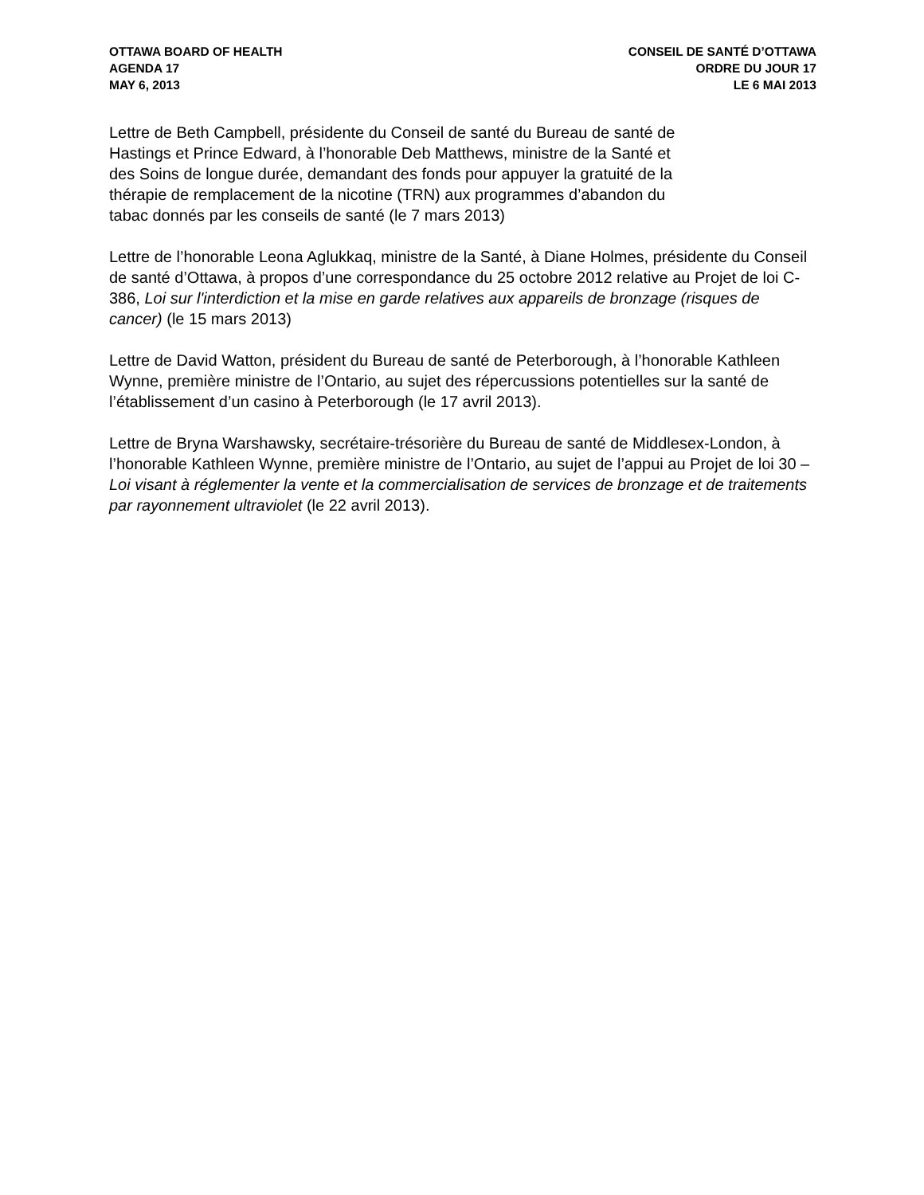OTTAWA BOARD OF HEALTH
AGENDA 17
MAY 6, 2013
CONSEIL DE SANTÉ D’OTTAWA
ORDRE DU JOUR 17
LE 6 MAI 2013
Lettre de Beth Campbell, présidente du Conseil de santé du Bureau de santé de
Hastings et Prince Edward, à l’honorable Deb Matthews, ministre de la Santé et
des Soins de longue durée, demandant des fonds pour appuyer la gratuité de la
thérapie de remplacement de la nicotine (TRN) aux programmes d’abandon du
tabac donnés par les conseils de santé (le 7 mars 2013)
Lettre de l’honorable Leona Aglukkaq, ministre de la Santé, à Diane Holmes, présidente du Conseil de santé d’Ottawa, à propos d’une correspondance du 25 octobre 2012 relative au Projet de loi C-386, Loi sur l'interdiction et la mise en garde relatives aux appareils de bronzage (risques de cancer) (le 15 mars 2013)
Lettre de David Watton, président du Bureau de santé de Peterborough, à l’honorable Kathleen Wynne, première ministre de l’Ontario, au sujet des répercussions potentielles sur la santé de l’établissement d’un casino à Peterborough (le 17 avril 2013).
Lettre de Bryna Warshawsky, secrétaire-trésorière du Bureau de santé de Middlesex-London, à l’honorable Kathleen Wynne, première ministre de l’Ontario, au sujet de l’appui au Projet de loi 30 – Loi visant à réglementer la vente et la commercialisation de services de bronzage et de traitements par rayonnement ultraviolet (le 22 avril 2013).